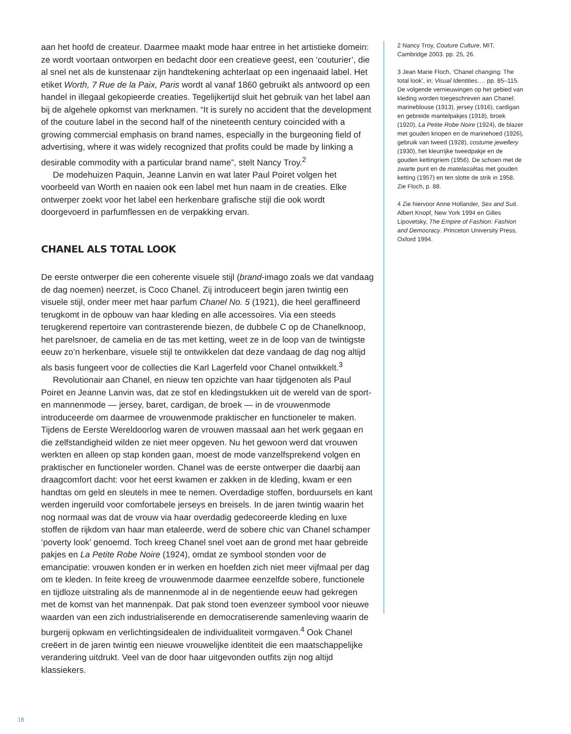aan het hoofd de createur. Daarmee maakt mode haar entree in het artistieke domein: ze wordt voortaan ontworpen en bedacht door een creatieve geest, een ‘couturier’, die al snel net als de kunstenaar zijn handtekening achterlaat op een ingenaaid label. Het etiket Worth, 7 Rue de la Paix, Paris wordt al vanaf 1860 gebruikt als antwoord op een handel in illegaal gekopieerde creaties. Tegelijkertijd sluit het gebruik van het label aan bij de algehele opkomst van merknamen. “It is surely no accident that the development of the couture label in the second half of the nineteenth century coincided with a growing commercial emphasis on brand names, especially in the burgeoning field of advertising, where it was widely recognized that profits could be made by linking a desirable commodity with a particular brand name”, stelt Nancy Troy.<sup>2</sup>
De modehuizen Paquin, Jeanne Lanvin en wat later Paul Poiret volgen het voorbeeld van Worth en naaien ook een label met hun naam in de creaties. Elke ontwerper zoekt voor het label een herkenbare grafische stijl die ook wordt doorgevoerd in parfumflessen en de verpakking ervan.
CHANEL ALS TOTAL LOOK
De eerste ontwerper die een coherente visuele stijl (brand-imago zoals we dat vandaag de dag noemen) neerzet, is Coco Chanel. Zij introduceert begin jaren twintig een visuele stijl, onder meer met haar parfum Chanel No. 5 (1921), die heel geraffineerd terugkomt in de opbouw van haar kleding en alle accessoires. Via een steeds terugkerend repertoire van contrasterende biezen, de dubbele C op de Chanelknoop, het parelsnoer, de camelia en de tas met ketting, weet ze in de loop van de twintigste eeuw zo’n herkenbare, visuele stijl te ontwikkelen dat deze vandaag de dag nog altijd als basis fungeert voor de collecties die Karl Lagerfeld voor Chanel ontwikkelt.<sup>3</sup>
Revolutionair aan Chanel, en nieuw ten opzichte van haar tijdgenoten als Paul Poiret en Jeanne Lanvin was, dat ze stof en kledingstukken uit de wereld van de sport- en mannenmode — jersey, baret, cardigan, de broek — in de vrouwenmode introduceerde om daarmee de vrouwenmode praktischer en functioneler te maken. Tijdens de Eerste Wereldoorlog waren de vrouwen massaal aan het werk gegaan en die zelfstandigheid wilden ze niet meer opgeven. Nu het gewoon werd dat vrouwen werkten en alleen op stap konden gaan, moest de mode vanzelfsprekend volgen en praktischer en functioneler worden. Chanel was de eerste ontwerper die daarbij aan draagcomfort dacht: voor het eerst kwamen er zakken in de kleding, kwam er een handtas om geld en sleutels in mee te nemen. Overdadige stoffen, borduursels en kant werden ingeruild voor comfortabele jerseys en breisels. In de jaren twintig waarin het nog normaal was dat de vrouw via haar overdadig gedecoreerde kleding en luxe stoffen de rijkdom van haar man etaleerde, werd de sobere chic van Chanel schamper ‘poverty look’ genoemd. Toch kreeg Chanel snel voet aan de grond met haar gebreide pakjes en La Petite Robe Noire (1924), omdat ze symbool stonden voor de emancipatie: vrouwen konden er in werken en hoefden zich niet meer vijfmaal per dag om te kleden. In feite kreeg de vrouwenmode daarmee eenzelfde sobere, functionele en tijdloze uitstraling als de mannenmode al in de negentiende eeuw had gekregen met de komst van het mannenpak. Dat pak stond toen evenzeer symbool voor nieuwe waarden van een zich industrialiserende en democratiserende samenleving waarin de burgerij opkwam en verlichtingsidealen de individualiteit vormgaven.<sup>4</sup> Ook Chanel creëert in de jaren twintig een nieuwe vrouwelijke identiteit die een maatschappelijke verandering uitdrukt. Veel van de door haar uitgevonden outfits zijn nog altijd klassiekers.
2 Nancy Troy, Couture Culture, MIT, Cambridge 2003. pp. 25, 26.
3 Jean Marie Floch, ‘Chanel changing: The total look’, in: Visual Identities…. pp. 85–115. De volgende vernieuwingen op het gebied van kleding worden toegeschreven aan Chanel: marineblouse (1913), jersey (1916), cardigan en gebreide mantelpakjes (1918), broek (1920), La Petite Robe Noire (1924), de blazer met gouden knopen en de marinehoed (1926), gebruik van tweed (1928), costume jewellery (1930), het kleurrijke tweedpakje en de gouden kettingriem (1956). De schoen met de zwarte punt en de matelassétas met gouden ketting (1957) en ten slotte de strik in 1958. Zie Floch, p. 88.
4 Zie hiervoor Anne Hollander, Sex and Suit. Albert Knopf, New York 1994 en Gilles Lipovetsky, The Empire of Fashion: Fashion and Democracy. Princeton University Press, Oxford 1994.
18